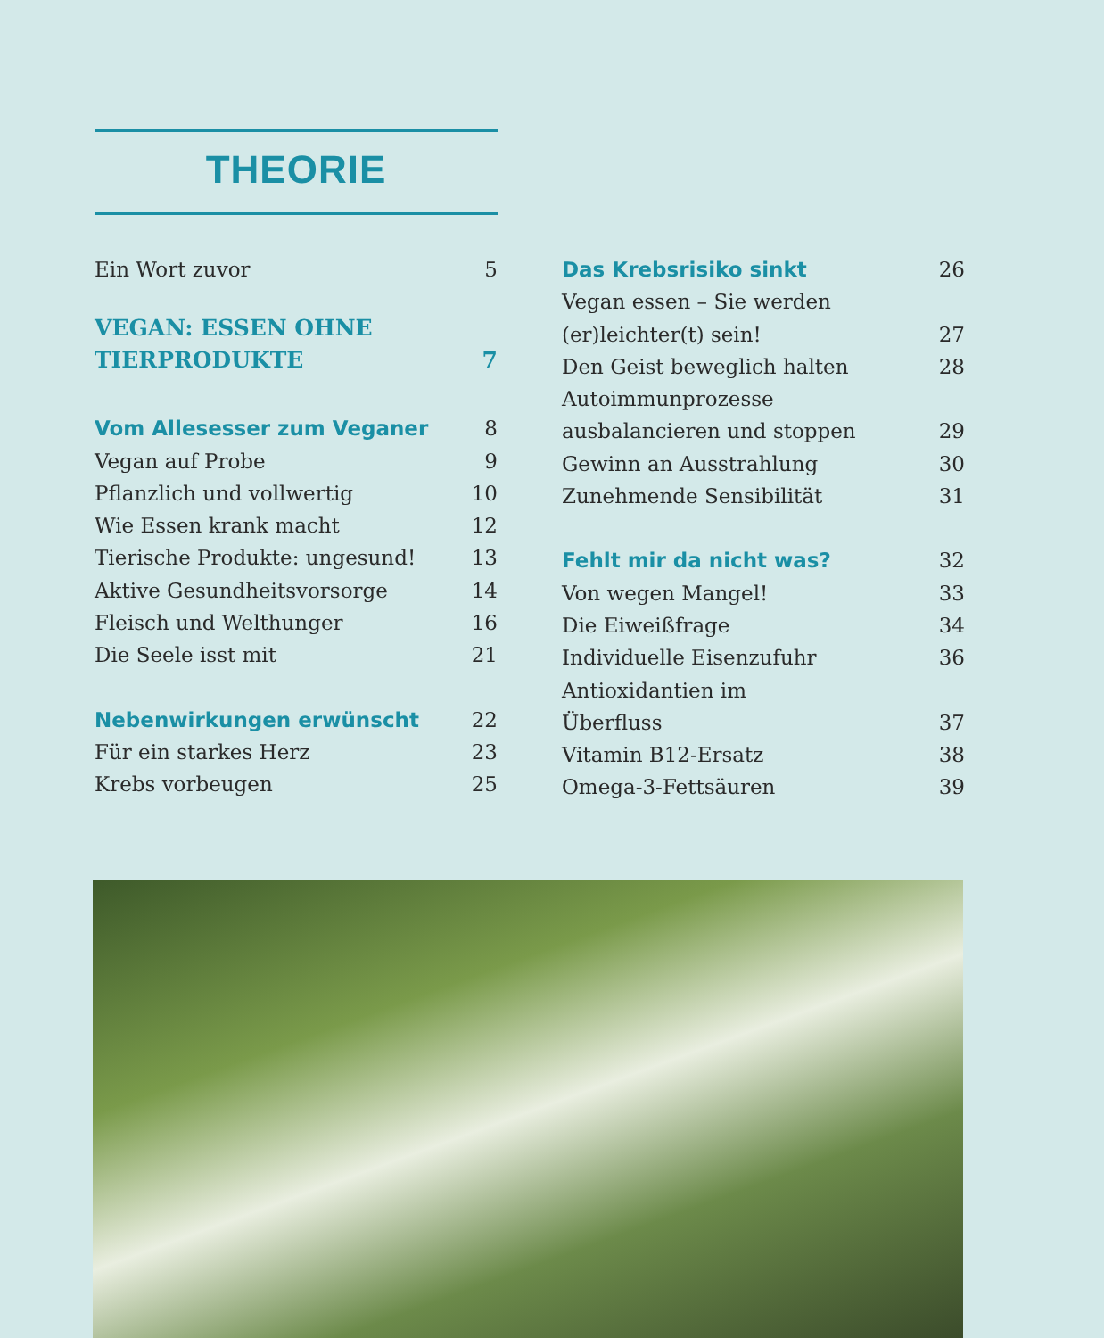THEORIE
Ein Wort zuvor 5
VEGAN: ESSEN OHNE
TIERPRODUKTE 7
Vom Allesesser zum Veganer 8
Vegan auf Probe 9
Pflanzlich und vollwertig 10
Wie Essen krank macht 12
Tierische Produkte: ungesund! 13
Aktive Gesundheitsvorsorge 14
Fleisch und Welthunger 16
Die Seele isst mit 21
Nebenwirkungen erwünscht 22
Für ein starkes Herz 23
Krebs vorbeugen 25
Das Krebsrisiko sinkt 26
Vegan essen – Sie werden
(er)leichter(t) sein! 27
Den Geist beweglich halten 28
Autoimmunprozesse
ausbalancieren und stoppen 29
Gewinn an Ausstrahlung 30
Zunehmende Sensibilität 31
Fehlt mir da nicht was? 32
Von wegen Mangel! 33
Die Eiweißfrage 34
Individuelle Eisenzufuhr 36
Antioxidantien im
Überfluss 37
Vitamin B12-Ersatz 38
Omega-3-Fettsäuren 39